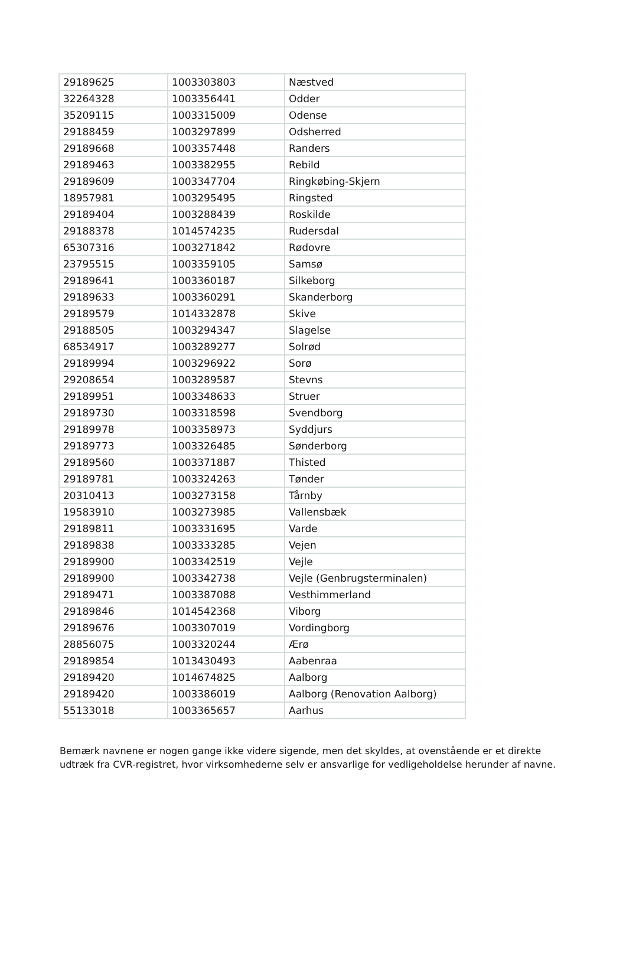| 29189625 | 1003303803 | Næstved |
| 32264328 | 1003356441 | Odder |
| 35209115 | 1003315009 | Odense |
| 29188459 | 1003297899 | Odsherred |
| 29189668 | 1003357448 | Randers |
| 29189463 | 1003382955 | Rebild |
| 29189609 | 1003347704 | Ringkøbing-Skjern |
| 18957981 | 1003295495 | Ringsted |
| 29189404 | 1003288439 | Roskilde |
| 29188378 | 1014574235 | Rudersdal |
| 65307316 | 1003271842 | Rødovre |
| 23795515 | 1003359105 | Samsø |
| 29189641 | 1003360187 | Silkeborg |
| 29189633 | 1003360291 | Skanderborg |
| 29189579 | 1014332878 | Skive |
| 29188505 | 1003294347 | Slagelse |
| 68534917 | 1003289277 | Solrød |
| 29189994 | 1003296922 | Sorø |
| 29208654 | 1003289587 | Stevns |
| 29189951 | 1003348633 | Struer |
| 29189730 | 1003318598 | Svendborg |
| 29189978 | 1003358973 | Syddjurs |
| 29189773 | 1003326485 | Sønderborg |
| 29189560 | 1003371887 | Thisted |
| 29189781 | 1003324263 | Tønder |
| 20310413 | 1003273158 | Tårnby |
| 19583910 | 1003273985 | Vallensbæk |
| 29189811 | 1003331695 | Varde |
| 29189838 | 1003333285 | Vejen |
| 29189900 | 1003342519 | Vejle |
| 29189900 | 1003342738 | Vejle (Genbrugsterminalen) |
| 29189471 | 1003387088 | Vesthimmerland |
| 29189846 | 1014542368 | Viborg |
| 29189676 | 1003307019 | Vordingborg |
| 28856075 | 1003320244 | Ærø |
| 29189854 | 1013430493 | Aabenraa |
| 29189420 | 1014674825 | Aalborg |
| 29189420 | 1003386019 | Aalborg (Renovation Aalborg) |
| 55133018 | 1003365657 | Aarhus |
Bemærk navnene er nogen gange ikke videre sigende, men det skyldes, at ovenstående er et direkte udtræk fra CVR-registret, hvor virksomhederne selv er ansvarlige for vedligeholdelse herunder af navne.